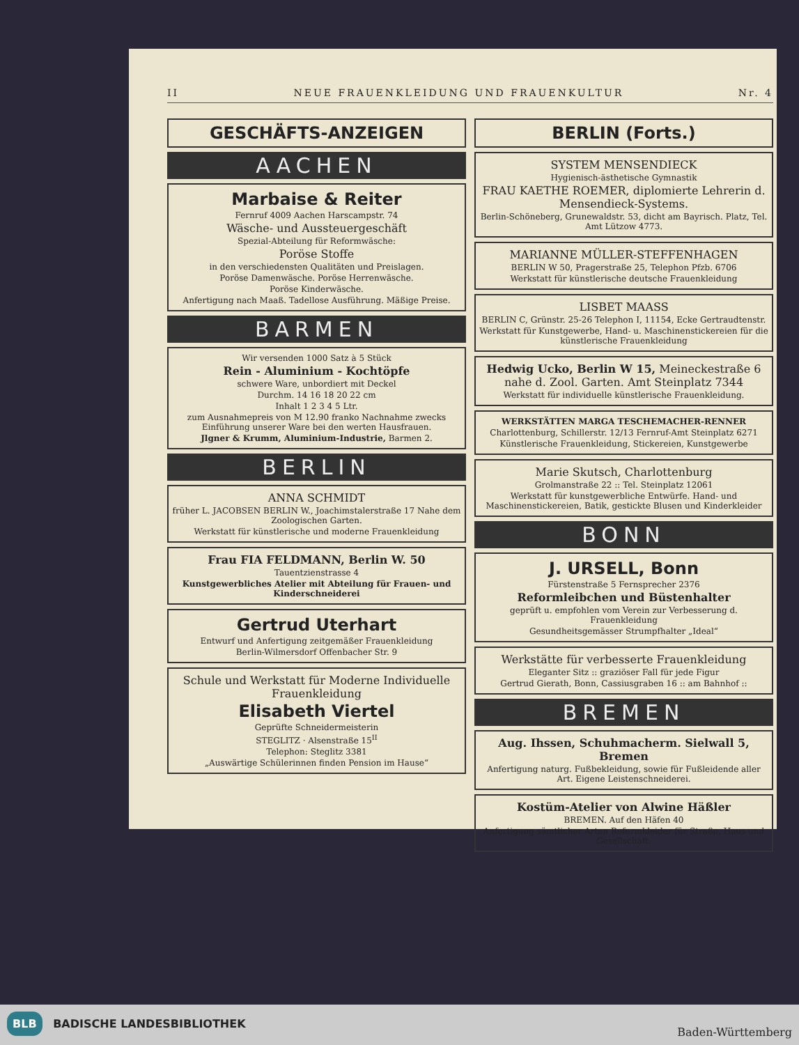II NEUE FRAUENKLEIDUNG UND FRAUENKULTUR Nr. 4
GESCHÄFTS-ANZEIGEN
AACHEN
Marbaise & Reiter
Fernruf 4009 Aachen Harscampstr. 74
Wäsche- und Aussteuergeschäft
Spezial-Abteilung für Reformwäsche:
Poröse Stoffe
in den verschiedensten Qualitäten und Preislagen.
Poröse Damenwäsche. Poröse Herrenwäsche.
Poröse Kinderwäsche.
Anfertigung nach Maaß. Tadellose Ausführung. Mäßige Preise.
BARMEN
Wir versenden 1000 Satz à 5 Stück
Rein - Aluminium - Kochtöpfe
schwere Ware, unbordiert mit Deckel
Durchm. 14 16 18 20 22 cm
Inhalt 1 2 3 4 5 Ltr.
zum Ausnahmepreis von M 12.90 franko Nachnahme zwecks Einführung unserer Ware bei den werten Hausfrauen.
Jlgner & Krumm, Aluminium-Industrie, Barmen 2.
BERLIN
ANNA SCHMIDT
früher L. JACOBSEN BERLIN W., Joachimstalerstraße 17 Nahe dem Zoologischen Garten.
Werkstatt für künstlerische und moderne Frauenkleidung
Frau FIA FELDMANN, Berlin W. 50
Tauentzienstrasse 4
Kunstgewerbliches Atelier mit Abteilung für Frauen- und Kinderschneiderei
Gertrud Uterhart
Entwurf und Anfertigung zeitgemäßer Frauenkleidung
Berlin-Wilmersdorf Offenbacher Str. 9
Schule und Werkstatt für Moderne Individuelle Frauenkleidung
Elisabeth Viertel
Geprüfte Schneidermeisterin
STEGLITZ · Alsenstraße 15<sup>II</sup>
Telephon: Steglitz 3381
„Auswärtige Schülerinnen finden Pension im Hause“
BERLIN (Forts.)
SYSTEM MENSENDIECK
Hygienisch-ästhetische Gymnastik
FRAU KAETHE ROEMER, diplomierte Lehrerin d. Mensendieck-Systems.
Berlin-Schöneberg, Grunewaldstr. 53, dicht am Bayrisch. Platz, Tel. Amt Lützow 4773.
MARIANNE MÜLLER-STEFFENHAGEN
BERLIN W 50, Pragerstraße 25, Telephon Pfzb. 6706
Werkstatt für künstlerische deutsche Frauenkleidung
LISBET MAASS
BERLIN C, Grünstr. 25-26 Telephon I, 11154, Ecke Gertraudtenstr.
Werkstatt für Kunstgewerbe, Hand- u. Maschinenstickereien für die künstlerische Frauenkleidung
Hedwig Ucko, Berlin W 15, Meineckestraße 6 nahe d. Zool. Garten. Amt Steinplatz 7344
Werkstatt für individuelle künstlerische Frauenkleidung.
WERKSTÄTTEN MARGA TESCHEMACHER-RENNER
Charlottenburg, Schillerstr. 12/13 Fernruf-Amt Steinplatz 6271
Künstlerische Frauenkleidung, Stickereien, Kunstgewerbe
Marie Skutsch, Charlottenburg
Grolmanstraße 22 :: Tel. Steinplatz 12061
Werkstatt für kunstgewerbliche Entwürfe. Hand- und Maschinenstickereien, Batik, gestickte Blusen und Kinderkleider
BONN
J. URSELL, Bonn
Fürstenstraße 5 Fernsprecher 2376
Reformleibchen und Büstenhalter
geprüft u. empfohlen vom Verein zur Verbesserung d. Frauenkleidung
Gesundheitsgemässer Strumpfhalter „Ideal“
Werkstätte für verbesserte Frauenkleidung
Eleganter Sitz :: graziöser Fall für jede Figur
Gertrud Gierath, Bonn, Cassiusgraben 16 :: am Bahnhof ::
BREMEN
Aug. Ihssen, Schuhmacherm. Sielwall 5, Bremen
Anfertigung naturg. Fußbekleidung, sowie für Fußleidende aller Art. Eigene Leistenschneiderei.
Kostüm-Atelier von Alwine Häßler
BREMEN. Auf den Häfen 40
Anfertigung sämtlicher Arten Reformkleider für Straße, Haus und Gesellschaft.
BLB BADISCHE LANDESBIBLIOTHEK Baden-Württemberg